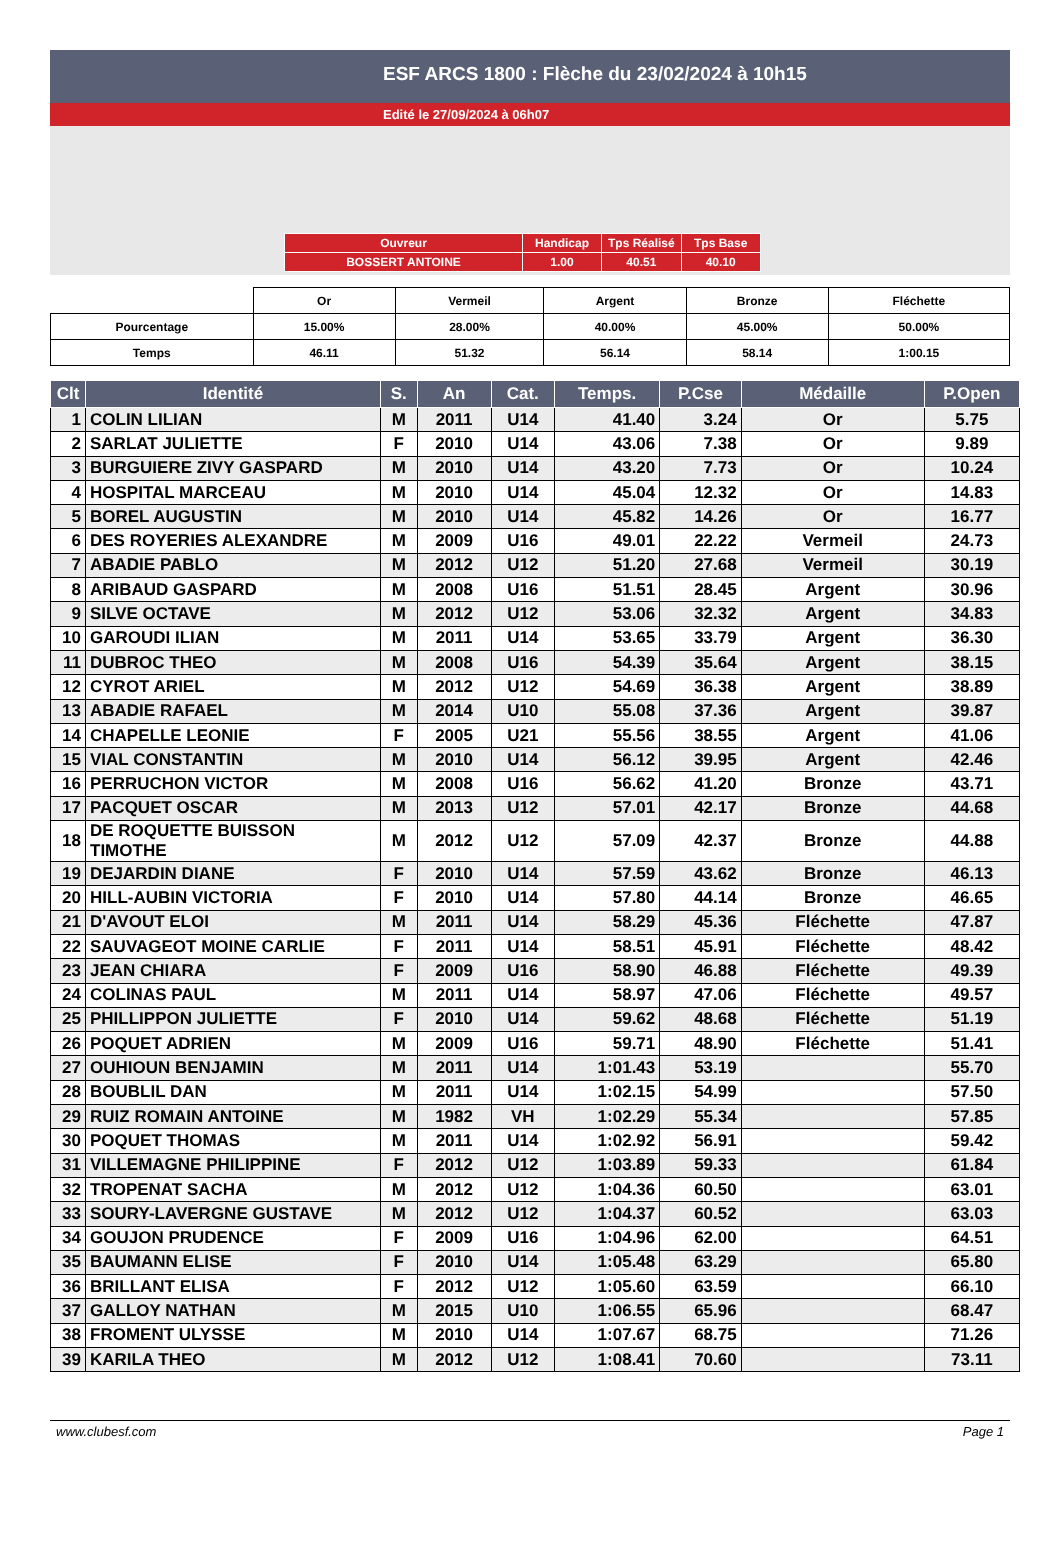ESF ARCS 1800 : Flèche du 23/02/2024 à 10h15
Edité le 27/09/2024 à 06h07
| Ouvreur | Handicap | Tps Réalisé | Tps Base |
| BOSSERT ANTOINE | 1.00 | 40.51 | 40.10 |
| | Or | Vermeil | Argent | Bronze | Fléchette |
| Pourcentage | 15.00% | 28.00% | 40.00% | 45.00% | 50.00% |
| Temps | 46.11 | 51.32 | 56.14 | 58.14 | 1:00.15 |
| Clt | Identité | S. | An | Cat. | Temps. | P.Cse | Médaille | P.Open |
| --- | --- | --- | --- | --- | --- | --- | --- | --- |
| 1 | COLIN LILIAN | M | 2011 | U14 | 41.40 | 3.24 | Or | 5.75 |
| 2 | SARLAT JULIETTE | F | 2010 | U14 | 43.06 | 7.38 | Or | 9.89 |
| 3 | BURGUIERE ZIVY GASPARD | M | 2010 | U14 | 43.20 | 7.73 | Or | 10.24 |
| 4 | HOSPITAL MARCEAU | M | 2010 | U14 | 45.04 | 12.32 | Or | 14.83 |
| 5 | BOREL AUGUSTIN | M | 2010 | U14 | 45.82 | 14.26 | Or | 16.77 |
| 6 | DES ROYERIES ALEXANDRE | M | 2009 | U16 | 49.01 | 22.22 | Vermeil | 24.73 |
| 7 | ABADIE PABLO | M | 2012 | U12 | 51.20 | 27.68 | Vermeil | 30.19 |
| 8 | ARIBAUD GASPARD | M | 2008 | U16 | 51.51 | 28.45 | Argent | 30.96 |
| 9 | SILVE OCTAVE | M | 2012 | U12 | 53.06 | 32.32 | Argent | 34.83 |
| 10 | GAROUDI ILIAN | M | 2011 | U14 | 53.65 | 33.79 | Argent | 36.30 |
| 11 | DUBROC THEO | M | 2008 | U16 | 54.39 | 35.64 | Argent | 38.15 |
| 12 | CYROT ARIEL | M | 2012 | U12 | 54.69 | 36.38 | Argent | 38.89 |
| 13 | ABADIE RAFAEL | M | 2014 | U10 | 55.08 | 37.36 | Argent | 39.87 |
| 14 | CHAPELLE LEONIE | F | 2005 | U21 | 55.56 | 38.55 | Argent | 41.06 |
| 15 | VIAL CONSTANTIN | M | 2010 | U14 | 56.12 | 39.95 | Argent | 42.46 |
| 16 | PERRUCHON VICTOR | M | 2008 | U16 | 56.62 | 41.20 | Bronze | 43.71 |
| 17 | PACQUET OSCAR | M | 2013 | U12 | 57.01 | 42.17 | Bronze | 44.68 |
| 18 | DE ROQUETTE BUISSON TIMOTHE | M | 2012 | U12 | 57.09 | 42.37 | Bronze | 44.88 |
| 19 | DEJARDIN DIANE | F | 2010 | U14 | 57.59 | 43.62 | Bronze | 46.13 |
| 20 | HILL-AUBIN VICTORIA | F | 2010 | U14 | 57.80 | 44.14 | Bronze | 46.65 |
| 21 | D'AVOUT ELOI | M | 2011 | U14 | 58.29 | 45.36 | Fléchette | 47.87 |
| 22 | SAUVAGEOT MOINE CARLIE | F | 2011 | U14 | 58.51 | 45.91 | Fléchette | 48.42 |
| 23 | JEAN CHIARA | F | 2009 | U16 | 58.90 | 46.88 | Fléchette | 49.39 |
| 24 | COLINAS PAUL | M | 2011 | U14 | 58.97 | 47.06 | Fléchette | 49.57 |
| 25 | PHILLIPPON JULIETTE | F | 2010 | U14 | 59.62 | 48.68 | Fléchette | 51.19 |
| 26 | POQUET ADRIEN | M | 2009 | U16 | 59.71 | 48.90 | Fléchette | 51.41 |
| 27 | OUHIOUN BENJAMIN | M | 2011 | U14 | 1:01.43 | 53.19 | | 55.70 |
| 28 | BOUBLIL DAN | M | 2011 | U14 | 1:02.15 | 54.99 | | 57.50 |
| 29 | RUIZ ROMAIN ANTOINE | M | 1982 | VH | 1:02.29 | 55.34 | | 57.85 |
| 30 | POQUET THOMAS | M | 2011 | U14 | 1:02.92 | 56.91 | | 59.42 |
| 31 | VILLEMAGNE PHILIPPINE | F | 2012 | U12 | 1:03.89 | 59.33 | | 61.84 |
| 32 | TROPENAT SACHA | M | 2012 | U12 | 1:04.36 | 60.50 | | 63.01 |
| 33 | SOURY-LAVERGNE GUSTAVE | M | 2012 | U12 | 1:04.37 | 60.52 | | 63.03 |
| 34 | GOUJON PRUDENCE | F | 2009 | U16 | 1:04.96 | 62.00 | | 64.51 |
| 35 | BAUMANN ELISE | F | 2010 | U14 | 1:05.48 | 63.29 | | 65.80 |
| 36 | BRILLANT ELISA | F | 2012 | U12 | 1:05.60 | 63.59 | | 66.10 |
| 37 | GALLOY NATHAN | M | 2015 | U10 | 1:06.55 | 65.96 | | 68.47 |
| 38 | FROMENT ULYSSE | M | 2010 | U14 | 1:07.67 | 68.75 | | 71.26 |
| 39 | KARILA THEO | M | 2012 | U12 | 1:08.41 | 70.60 | | 73.11 |
www.clubesf.com Page 1